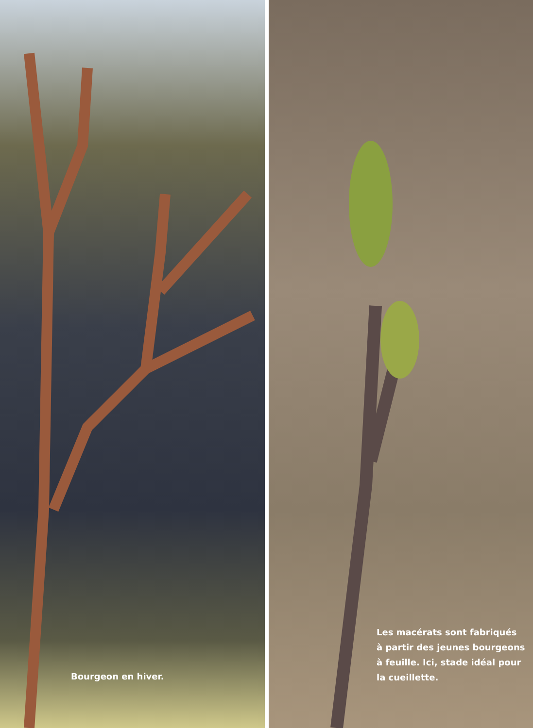Bourgeon en hiver.
Les macérats sont fabriqués
à partir des jeunes bourgeons
à feuille. Ici, stade idéal pour
la cueillette.